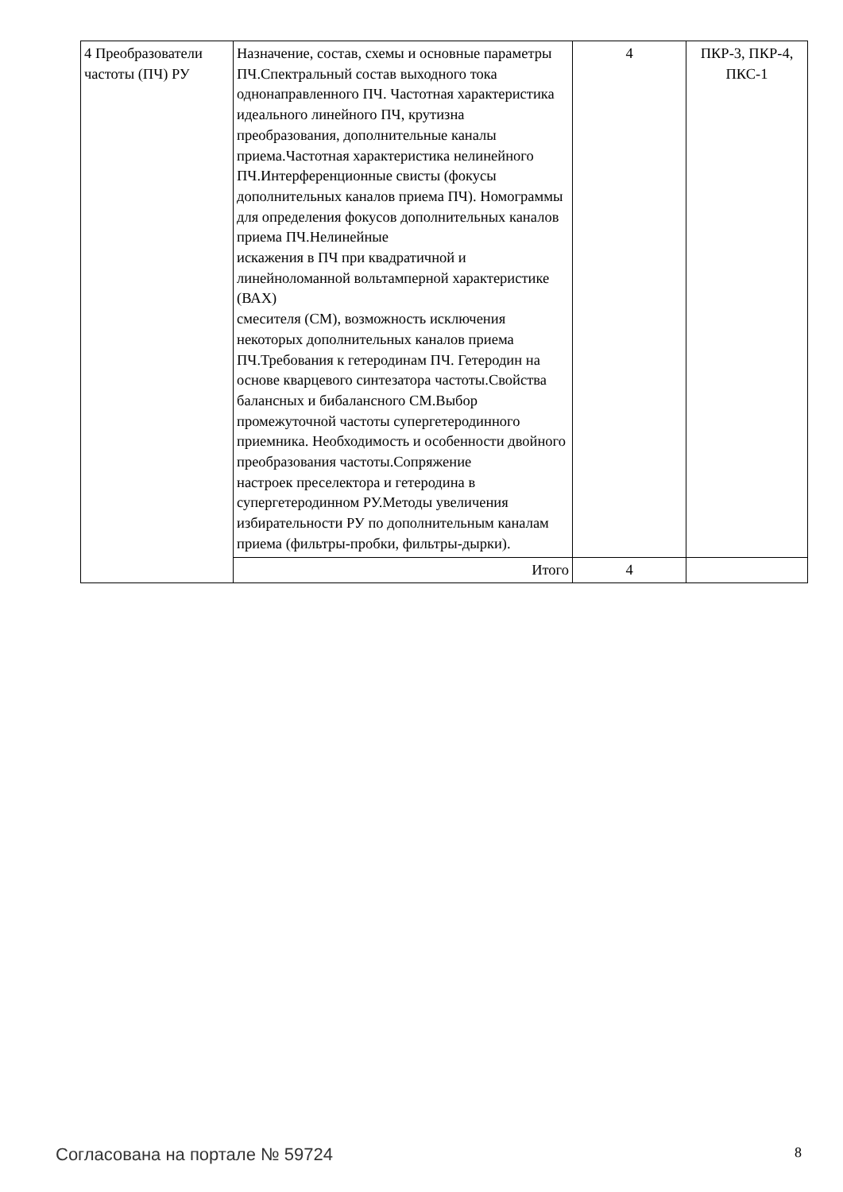| 4 Преобразователи частоты (ПЧ) РУ | Назначение, состав, схемы и основные параметры ПЧ.Спектральный состав выходного тока однонаправленного ПЧ. Частотная характеристика идеального линейного ПЧ, крутизна преобразования, дополнительные каналы приема.Частотная характеристика нелинейного ПЧ.Интерференционные свисты (фокусы дополнительных каналов приема ПЧ). Номограммы для определения фокусов дополнительных каналов приема ПЧ.Нелинейные искажения в ПЧ при квадратичной и линейноломанной вольтамперной характеристике (ВАХ) смесителя (СМ), возможность исключения некоторых дополнительных каналов приема ПЧ.Требования к гетеродинам ПЧ. Гетеродин на основе кварцевого синтезатора частоты.Свойства балансных и бибалансного СМ.Выбор промежуточной частоты супергетеродинного приемника. Необходимость и особенности двойного преобразования частоты.Сопряжение настроек преселектора и гетеродина в супергетеродинном РУ.Методы увеличения избирательности РУ по дополнительным каналам приема (фильтры-пробки, фильтры-дырки). | 4 | ПКР-3, ПКР-4, ПКС-1 |
| | Итого | 4 | |
Согласована на портале № 59724 8